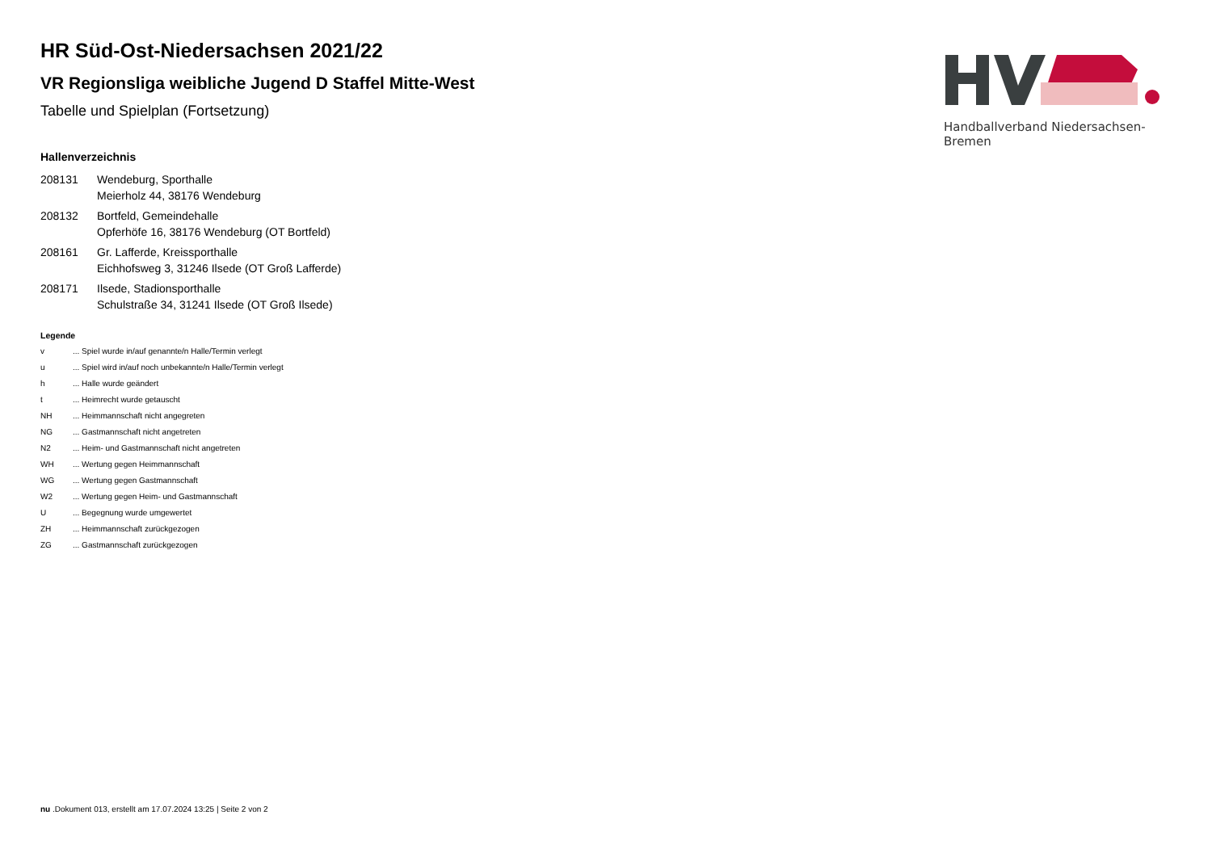Handballverband Niedersachsen-Bremen
HR Süd-Ost-Niedersachsen 2021/22
VR Regionsliga weibliche Jugend D Staffel Mitte-West
Tabelle und Spielplan (Fortsetzung)
Hallenverzeichnis
208131 Wendeburg, Sporthalle
Meierholz 44, 38176 Wendeburg
208132 Bortfeld, Gemeindehalle
Opferhöfe 16, 38176 Wendeburg (OT Bortfeld)
208161 Gr. Lafferde, Kreissporthalle
Eichhofsweg 3, 31246 Ilsede (OT Groß Lafferde)
208171 Ilsede, Stadionsporthalle
Schulstraße 34, 31241 Ilsede (OT Groß Ilsede)
Legende
v ... Spiel wurde in/auf genannte/n Halle/Termin verlegt
u ... Spiel wird in/auf noch unbekannte/n Halle/Termin verlegt
h ... Halle wurde geändert
t ... Heimrecht wurde getauscht
NH ... Heimmannschaft nicht angegreten
NG ... Gastmannschaft nicht angetreten
N2 ... Heim- und Gastmannschaft nicht angetreten
WH ... Wertung gegen Heimmannschaft
WG ... Wertung gegen Gastmannschaft
W2 ... Wertung gegen Heim- und Gastmannschaft
U ... Begegnung wurde umgewertet
ZH ... Heimmannschaft zurückgezogen
ZG ... Gastmannschaft zurückgezogen
nu .Dokument 013, erstellt am 17.07.2024 13:25 | Seite 2 von 2